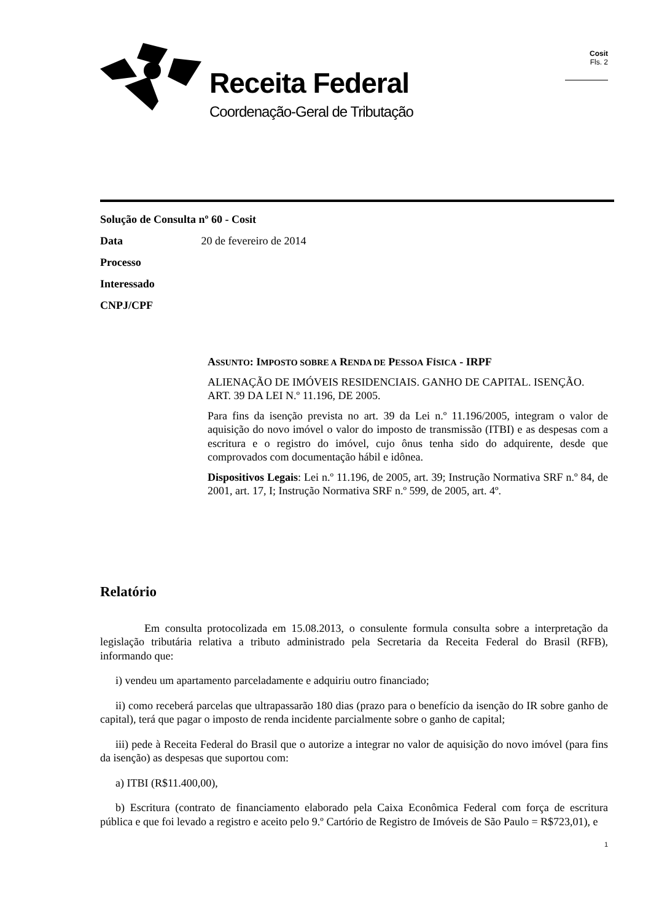Receita Federal
Coordenação-Geral de Tributação
Cosit
Fls. 2
Solução de Consulta nº 60 - Cosit
Data 20 de fevereiro de 2014
Processo
Interessado
CNPJ/CPF
ASSUNTO: IMPOSTO SOBRE A RENDA DE PESSOA FÍSICA - IRPF
ALIENAÇÃO DE IMÓVEIS RESIDENCIAIS. GANHO DE CAPITAL. ISENÇÃO. ART. 39 DA LEI N.º 11.196, DE 2005.
Para fins da isenção prevista no art. 39 da Lei n.º 11.196/2005, integram o valor de aquisição do novo imóvel o valor do imposto de transmissão (ITBI) e as despesas com a escritura e o registro do imóvel, cujo ônus tenha sido do adquirente, desde que comprovados com documentação hábil e idônea.
Dispositivos Legais: Lei n.º 11.196, de 2005, art. 39; Instrução Normativa SRF n.º 84, de 2001, art. 17, I; Instrução Normativa SRF n.º 599, de 2005, art. 4º.
Relatório
Em consulta protocolizada em 15.08.2013, o consulente formula consulta sobre a interpretação da legislação tributária relativa a tributo administrado pela Secretaria da Receita Federal do Brasil (RFB), informando que:
i) vendeu um apartamento parceladamente e adquiriu outro financiado;
ii) como receberá parcelas que ultrapassarão 180 dias (prazo para o benefício da isenção do IR sobre ganho de capital), terá que pagar o imposto de renda incidente parcialmente sobre o ganho de capital;
iii) pede à Receita Federal do Brasil que o autorize a integrar no valor de aquisição do novo imóvel (para fins da isenção) as despesas que suportou com:
a) ITBI (R$11.400,00),
b) Escritura (contrato de financiamento elaborado pela Caixa Econômica Federal com força de escritura pública e que foi levado a registro e aceito pelo 9.º Cartório de Registro de Imóveis de São Paulo = R$723,01), e
1